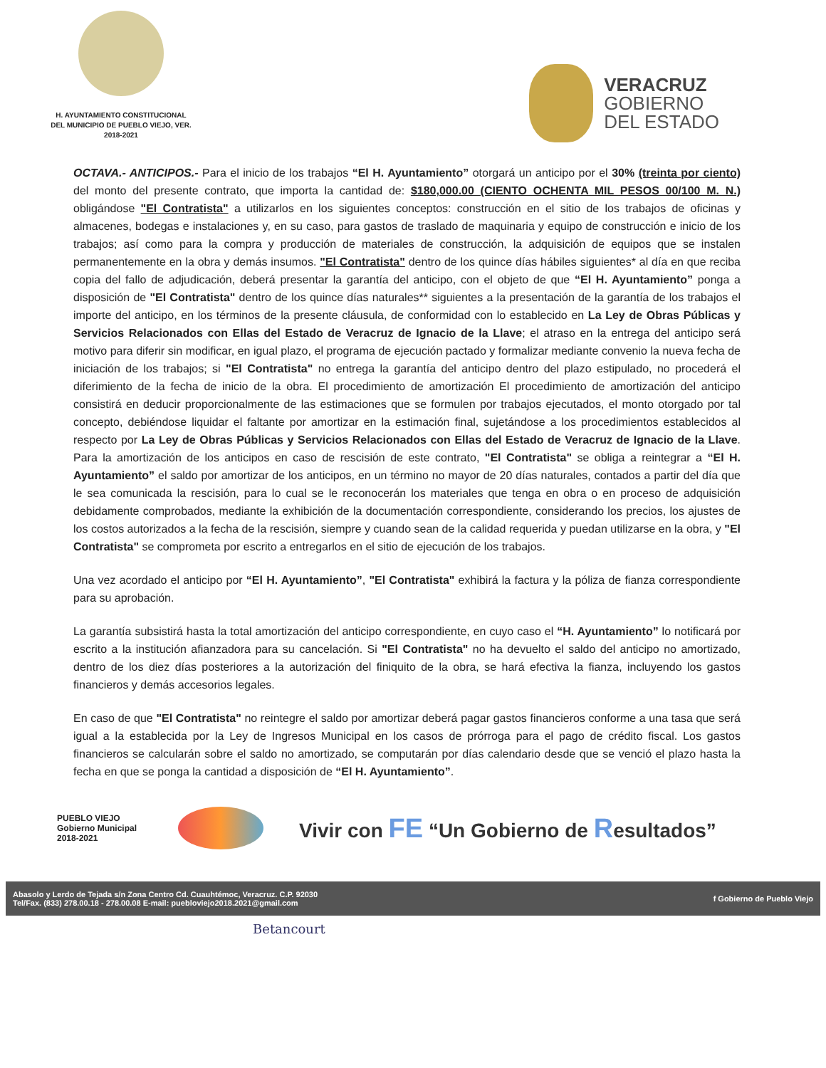H. AYUNTAMIENTO CONSTITUCIONAL
DEL MUNICIPIO DE PUEBLO VIEJO, VER.
2018-2021
VERACRUZ
GOBIERNO
DEL ESTADO
OCTAVA.- ANTICIPOS.- Para el inicio de los trabajos “El H. Ayuntamiento” otorgará un anticipo por el 30% (treinta por ciento) del monto del presente contrato, que importa la cantidad de: $180,000.00 (CIENTO OCHENTA MIL PESOS 00/100 M. N.) obligándose "El Contratista" a utilizarlos en los siguientes conceptos: construcción en el sitio de los trabajos de oficinas y almacenes, bodegas e instalaciones y, en su caso, para gastos de traslado de maquinaria y equipo de construcción e inicio de los trabajos; así como para la compra y producción de materiales de construcción, la adquisición de equipos que se instalen permanentemente en la obra y demás insumos. "El Contratista" dentro de los quince días hábiles siguientes* al día en que reciba copia del fallo de adjudicación, deberá presentar la garantía del anticipo, con el objeto de que “El H. Ayuntamiento” ponga a disposición de "El Contratista" dentro de los quince días naturales** siguientes a la presentación de la garantía de los trabajos el importe del anticipo, en los términos de la presente cláusula, de conformidad con lo establecido en La Ley de Obras Públicas y Servicios Relacionados con Ellas del Estado de Veracruz de Ignacio de la Llave; el atraso en la entrega del anticipo será motivo para diferir sin modificar, en igual plazo, el programa de ejecución pactado y formalizar mediante convenio la nueva fecha de iniciación de los trabajos; si "El Contratista" no entrega la garantía del anticipo dentro del plazo estipulado, no procederá el diferimiento de la fecha de inicio de la obra. El procedimiento de amortización El procedimiento de amortización del anticipo consistirá en deducir proporcionalmente de las estimaciones que se formulen por trabajos ejecutados, el monto otorgado por tal concepto, debiéndose liquidar el faltante por amortizar en la estimación final, sujetándose a los procedimientos establecidos al respecto por La Ley de Obras Públicas y Servicios Relacionados con Ellas del Estado de Veracruz de Ignacio de la Llave. Para la amortización de los anticipos en caso de rescisión de este contrato, "El Contratista" se obliga a reintegrar a “El H. Ayuntamiento” el saldo por amortizar de los anticipos, en un término no mayor de 20 días naturales, contados a partir del día que le sea comunicada la rescisión, para lo cual se le reconocerán los materiales que tenga en obra o en proceso de adquisición debidamente comprobados, mediante la exhibición de la documentación correspondiente, considerando los precios, los ajustes de los costos autorizados a la fecha de la rescisión, siempre y cuando sean de la calidad requerida y puedan utilizarse en la obra, y "El Contratista" se comprometa por escrito a entregarlos en el sitio de ejecución de los trabajos.
Una vez acordado el anticipo por “El H. Ayuntamiento”, "El Contratista" exhibirá la factura y la póliza de fianza correspondiente para su aprobación.
La garantía subsistirá hasta la total amortización del anticipo correspondiente, en cuyo caso el “H. Ayuntamiento” lo notificará por escrito a la institución afianzadora para su cancelación. Si "El Contratista" no ha devuelto el saldo del anticipo no amortizado, dentro de los diez días posteriores a la autorización del finiquito de la obra, se hará efectiva la fianza, incluyendo los gastos financieros y demás accesorios legales.
En caso de que "El Contratista" no reintegre el saldo por amortizar deberá pagar gastos financieros conforme a una tasa que será igual a la establecida por la Ley de Ingresos Municipal en los casos de prórroga para el pago de crédito fiscal. Los gastos financieros se calcularán sobre el saldo no amortizado, se computarán por días calendario desde que se venció el plazo hasta la fecha en que se ponga la cantidad a disposición de “El H. Ayuntamiento”.
PUEBLO VIEJO
Gobierno Municipal
2018-2021
Vivir con FE “Un Gobierno de Resultados”
Abasolo y Lerdo de Tejada s/n Zona Centro Cd. Cuauhtémoc, Veracruz. C.P. 92030
Tel/Fax. (833) 278.00.18 - 278.00.08 E-mail: puebloviejo2018.2021@gmail.com
f Gobierno de Pueblo Viejo
Betancourt